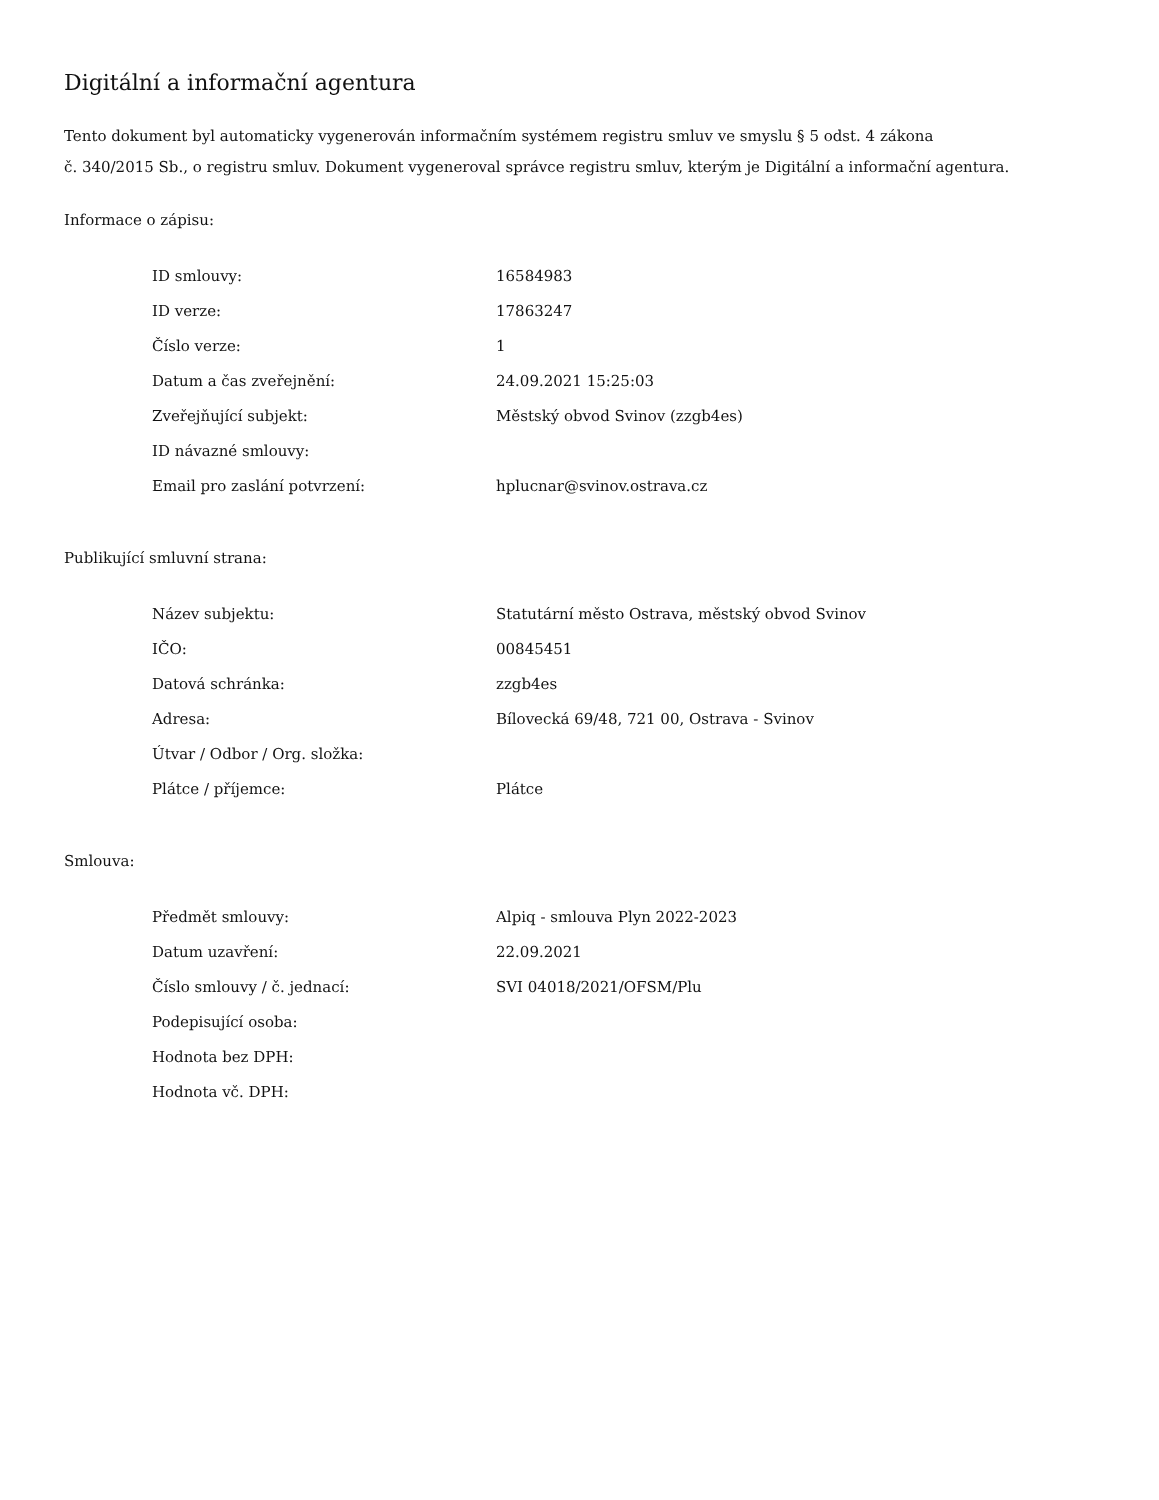Digitální a informační agentura
Tento dokument byl automaticky vygenerován informačním systémem registru smluv ve smyslu § 5 odst. 4 zákona
č. 340/2015 Sb., o registru smluv. Dokument vygeneroval správce registru smluv, kterým je Digitální a informační agentura.
Informace o zápisu:
| ID smlouvy: | 16584983 |
| ID verze: | 17863247 |
| Číslo verze: | 1 |
| Datum a čas zveřejnění: | 24.09.2021 15:25:03 |
| Zveřejňující subjekt: | Městský obvod Svinov (zzgb4es) |
| ID návazné smlouvy: | |
| Email pro zaslání potvrzení: | hplucnar@svinov.ostrava.cz |
Publikující smluvní strana:
| Název subjektu: | Statutární město Ostrava, městský obvod Svinov |
| IČO: | 00845451 |
| Datová schránka: | zzgb4es |
| Adresa: | Bílovecká 69/48, 721 00, Ostrava - Svinov |
| Útvar / Odbor / Org. složka: | |
| Plátce / příjemce: | Plátce |
Smlouva:
| Předmět smlouvy: | Alpiq - smlouva Plyn 2022-2023 |
| Datum uzavření: | 22.09.2021 |
| Číslo smlouvy / č. jednací: | SVI 04018/2021/OFSM/Plu |
| Podepisující osoba: | |
| Hodnota bez DPH: | |
| Hodnota vč. DPH: | |